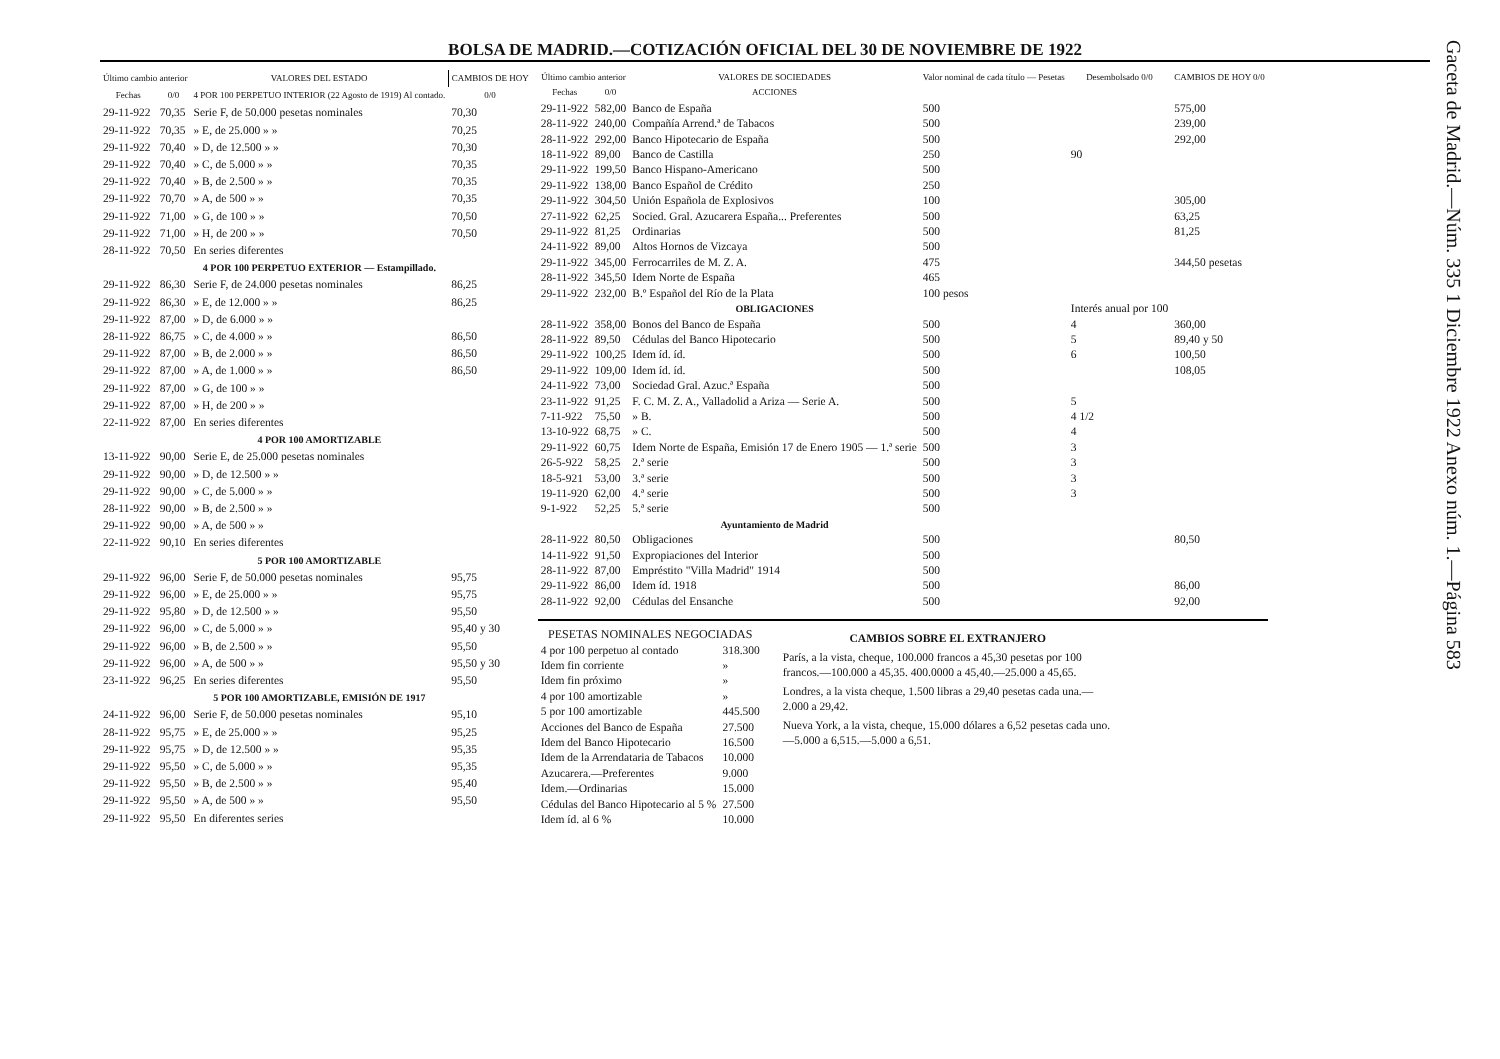BOLSA DE MADRID.—COTIZACIÓN OFICIAL DEL 30 DE NOVIEMBRE DE 1922
| Último cambio anterior | | VALORES DEL ESTADO | CAMBIOS DE HOY |
| --- | --- | --- | --- |
| Fechas | 0/0 | 4 POR 100 PERPETUO INTERIOR (22 Agosto de 1919) Al contado. | 0/0 |
| 29-11-922 | 70,35 | Serie F, de 50.000 pesetas nominales | 70,30 |
| 29-11-922 | 70,35 | » E, de 25.000 » » | 70,25 |
| 29-11-922 | 70,40 | » D, de 12.500 » » | 70,30 |
| 29-11-922 | 70,40 | » C, de 5.000 » » | 70,35 |
| 29-11-922 | 70,40 | » B, de 2.500 » » | 70,35 |
| 29-11-922 | 70,70 | » A, de 500 » » | 70,35 |
| 29-11-922 | 71,00 | » G, de 100 » » | 70,50 |
| 29-11-922 | 71,00 | » H, de 200 » » | 70,50 |
| 28-11-922 | 70,50 | En series diferentes | |
| | | 4 POR 100 PERPETUO EXTERIOR — Estampillado. | |
| 29-11-922 | 86,30 | Serie F, de 24.000 pesetas nominales | 86,25 |
| 29-11-922 | 86,30 | » E, de 12.000 » » | 86,25 |
| 29-11-922 | 87,00 | » D, de 6.000 » » | |
| 28-11-922 | 86,75 | » C, de 4.000 » » | 86,50 |
| 29-11-922 | 87,00 | » B, de 2.000 » » | 86,50 |
| 29-11-922 | 87,00 | » A, de 1.000 » » | 86,50 |
| 29-11-922 | 87,00 | » G, de 100 » » | |
| 29-11-922 | 87,00 | » H, de 200 » » | |
| 22-11-922 | 87,00 | En series diferentes | |
| | | 4 POR 100 AMORTIZABLE | |
| 13-11-922 | 90,00 | Serie E, de 25.000 pesetas nominales | |
| 29-11-922 | 90,00 | » D, de 12.500 » » | |
| 29-11-922 | 90,00 | » C, de 5.000 » » | |
| 28-11-922 | 90,00 | » B, de 2.500 » » | |
| 29-11-922 | 90,00 | » A, de 500 » » | |
| 22-11-922 | 90,10 | En series diferentes | |
| | | 5 POR 100 AMORTIZABLE | |
| 29-11-922 | 96,00 | Serie F, de 50.000 pesetas nominales | 95,75 |
| 29-11-922 | 96,00 | » E, de 25.000 » » | 95,75 |
| 29-11-922 | 95,80 | » D, de 12.500 » » | 95,50 |
| 29-11-922 | 96,00 | » C, de 5.000 » » | 95,40 y 30 |
| 29-11-922 | 96,00 | » B, de 2.500 » » | 95,50 |
| 29-11-922 | 96,00 | » A, de 500 » » | 95,50 y 30 |
| 23-11-922 | 96,25 | En series diferentes | 95,50 |
| | | 5 POR 100 AMORTIZABLE, EMISIÓN DE 1917 | |
| 24-11-922 | 96,00 | Serie F, de 50.000 pesetas nominales | 95,10 |
| 28-11-922 | 95,75 | » E, de 25.000 » » | 95,25 |
| 29-11-922 | 95,75 | » D, de 12.500 » » | 95,35 |
| 29-11-922 | 95,50 | » C, de 5.000 » » | 95,35 |
| 29-11-922 | 95,50 | » B, de 2.500 » » | 95,40 |
| 29-11-922 | 95,50 | » A, de 500 » » | 95,50 |
| 29-11-922 | 95,50 | En diferentes series | |
| Último cambio anterior | | VALORES DE SOCIEDADES | Valor nominal de cada título — Pesetas | Desembolsado 0/0 | CAMBIOS DE HOY 0/0 |
| --- | --- | --- | --- | --- | --- |
| Fechas | 0/0 | ACCIONES | | | |
| 29-11-922 | 582,00 | Banco de España | 500 | | 575,00 |
| 28-11-922 | 240,00 | Compañía Arrend.ª de Tabacos | 500 | | 239,00 |
| 28-11-922 | 292,00 | Banco Hipotecario de España | 500 | | 292,00 |
| 18-11-922 | 89,00 | Banco de Castilla | 250 | 90 | |
| 29-11-922 | 199,50 | Banco Hispano-Americano | 500 | | |
| 29-11-922 | 138,00 | Banco Español de Crédito | 250 | | |
| 29-11-922 | 304,50 | Unión Española de Explosivos | 100 | | 305,00 |
| 27-11-922 | 62,25 | Socied. Gral. Azucarera España... Preferentes | 500 | | 63,25 |
| 29-11-922 | 81,25 | Ordinarias | 500 | | 81,25 |
| 24-11-922 | 89,00 | Altos Hornos de Vizcaya | 500 | | |
| 29-11-922 | 345,00 | Ferrocarriles de M. Z. A. | 475 | | 344,50 pesetas |
| 28-11-922 | 345,50 | Idem Norte de España | 465 | | |
| 29-11-922 | 232,00 | B.º Español del Río de la Plata | 100 pesos | | |
| | | OBLIGACIONES | | Interés anual por 100 | |
| 28-11-922 | 358,00 | Bonos del Banco de España | 500 | 4 | 360,00 |
| 28-11-922 | 89,50 | Cédulas del Banco Hipotecario | 500 | 5 | 89,40 y 50 |
| 29-11-922 | 100,25 | Idem íd. íd. | 500 | 6 | 100,50 |
| 29-11-922 | 109,00 | Idem íd. íd. | 500 | | 108,05 |
| 24-11-922 | 73,00 | Sociedad Gral. Azuc.ª España | 500 | | |
| 23-11-922 | 91,25 | F. C. M. Z. A., Valladolid a Ariza — Serie A. | 500 | 5 | |
| 7-11-922 | 75,50 | » B. | 500 | 4 1/2 | |
| 13-10-922 | 68,75 | » C. | 500 | 4 | |
| 29-11-922 | 60,75 | Idem Norte de España, Emisión 17 de Enero 1905 — 1.ª serie | 500 | 3 | |
| 26-5-922 | 58,25 | 2.ª serie | 500 | 3 | |
| 18-5-921 | 53,00 | 3.ª serie | 500 | 3 | |
| 19-11-920 | 62,00 | 4.ª serie | 500 | 3 | |
| 9-1-922 | 52,25 | 5.ª serie | 500 | | |
| | | Ayuntamiento de Madrid | | | |
| 28-11-922 | 80,50 | Obligaciones | 500 | | 80,50 |
| 14-11-922 | 91,50 | Expropiaciones del Interior | 500 | | |
| 28-11-922 | 87,00 | Empréstito "Villa Madrid" 1914 | 500 | | |
| 29-11-922 | 86,00 | Idem íd. 1918 | 500 | | 86,00 |
| 28-11-922 | 92,00 | Cédulas del Ensanche | 500 | | 92,00 |
| PESETAS NOMINALES NEGOCIADAS | |
| --- | --- |
| 4 por 100 perpetuo al contado | 318.300 |
| Idem fin corriente | » |
| Idem fin próximo | » |
| 4 por 100 amortizable | » |
| 5 por 100 amortizable | 445.500 |
| Acciones del Banco de España | 27.500 |
| Idem del Banco Hipotecario | 16.500 |
| Idem de la Arrendataria de Tabacos | 10.000 |
| Azucarera.—Preferentes | 9.000 |
| Idem.—Ordinarias | 15.000 |
| Cédulas del Banco Hipotecario al 5 % | 27.500 |
| Idem íd. al 6 % | 10.000 |
CAMBIOS SOBRE EL EXTRANJERO
París, a la vista, cheque, 100.000 francos a 45,30 pesetas por 100 francos.—100.000 a 45,35. 400.0000 a 45,40.—25.000 a 45,65.
Londres, a la vista cheque, 1.500 libras a 29,40 pesetas cada una.—2.000 a 29,42.
Nueva York, a la vista, cheque, 15.000 dólares a 6,52 pesetas cada uno.—5.000 a 6,515.—5.000 a 6,51.
Gaceta de Madrid.—Núm. 335 1 Diciembre 1922 Anexo núm. 1.—Página 583